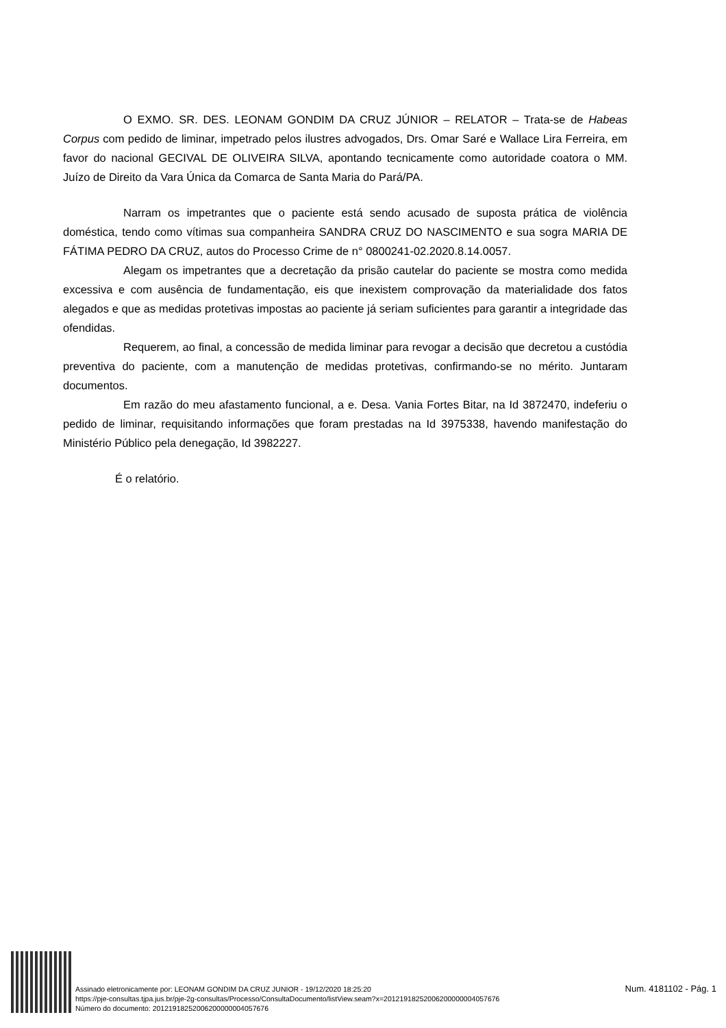O EXMO. SR. DES. LEONAM GONDIM DA CRUZ JÚNIOR – RELATOR – Trata-se de Habeas Corpus com pedido de liminar, impetrado pelos ilustres advogados, Drs. Omar Saré e Wallace Lira Ferreira, em favor do nacional GECIVAL DE OLIVEIRA SILVA, apontando tecnicamente como autoridade coatora o MM. Juízo de Direito da Vara Única da Comarca de Santa Maria do Pará/PA.
Narram os impetrantes que o paciente está sendo acusado de suposta prática de violência doméstica, tendo como vítimas sua companheira SANDRA CRUZ DO NASCIMENTO e sua sogra MARIA DE FÁTIMA PEDRO DA CRUZ, autos do Processo Crime de n° 0800241-02.2020.8.14.0057.
Alegam os impetrantes que a decretação da prisão cautelar do paciente se mostra como medida excessiva e com ausência de fundamentação, eis que inexistem comprovação da materialidade dos fatos alegados e que as medidas protetivas impostas ao paciente já seriam suficientes para garantir a integridade das ofendidas.
Requerem, ao final, a concessão de medida liminar para revogar a decisão que decretou a custódia preventiva do paciente, com a manutenção de medidas protetivas, confirmando-se no mérito. Juntaram documentos.
Em razão do meu afastamento funcional, a e. Desa. Vania Fortes Bitar, na Id 3872470, indeferiu o pedido de liminar, requisitando informações que foram prestadas na Id 3975338, havendo manifestação do Ministério Público pela denegação, Id 3982227.
É o relatório.
Assinado eletronicamente por: LEONAM GONDIM DA CRUZ JUNIOR - 19/12/2020 18:25:20
https://pje-consultas.tjpa.jus.br/pje-2g-consultas/Processo/ConsultaDocumento/listView.seam?x=20121918252006200000004057676
Número do documento: 20121918252006200000004057676
Num. 4181102 - Pág. 1